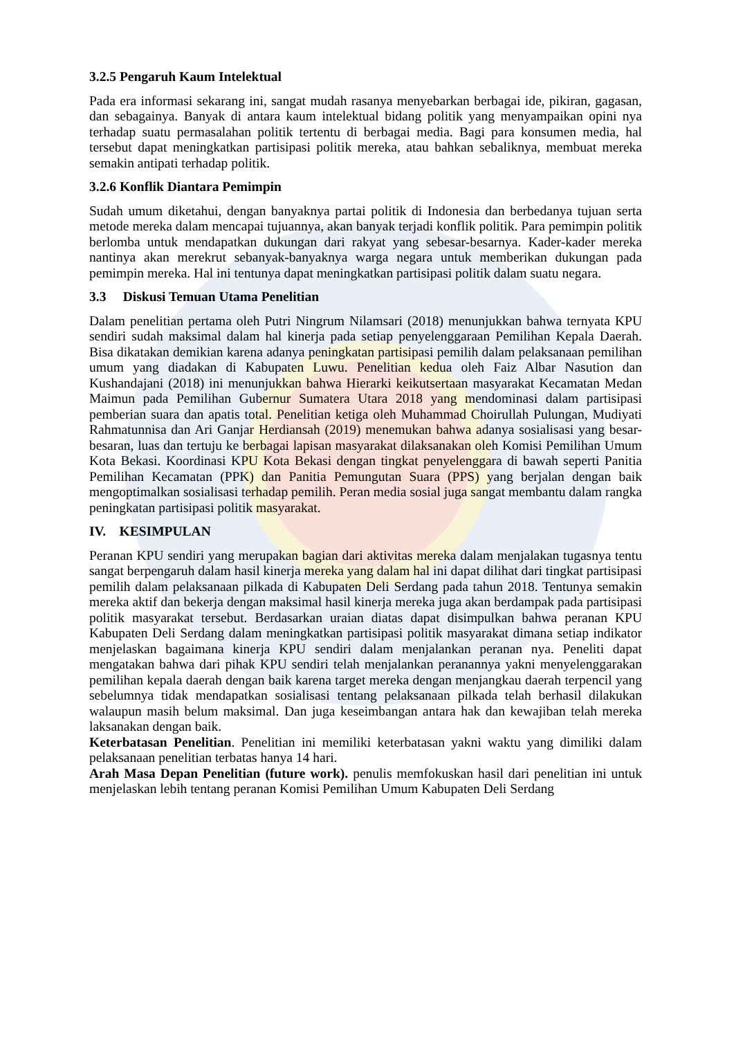3.2.5 Pengaruh Kaum Intelektual
Pada era informasi sekarang ini, sangat mudah rasanya menyebarkan berbagai ide, pikiran, gagasan, dan sebagainya. Banyak di antara kaum intelektual bidang politik yang menyampaikan opini nya terhadap suatu permasalahan politik tertentu di berbagai media. Bagi para konsumen media, hal tersebut dapat meningkatkan partisipasi politik mereka, atau bahkan sebaliknya, membuat mereka semakin antipati terhadap politik.
3.2.6 Konflik Diantara Pemimpin
Sudah umum diketahui, dengan banyaknya partai politik di Indonesia dan berbedanya tujuan serta metode mereka dalam mencapai tujuannya, akan banyak terjadi konflik politik. Para pemimpin politik berlomba untuk mendapatkan dukungan dari rakyat yang sebesar-besarnya. Kader-kader mereka nantinya akan merekrut sebanyak-banyaknya warga negara untuk memberikan dukungan pada pemimpin mereka. Hal ini tentunya dapat meningkatkan partisipasi politik dalam suatu negara.
3.3 Diskusi Temuan Utama Penelitian
Dalam penelitian pertama oleh Putri Ningrum Nilamsari (2018) menunjukkan bahwa ternyata KPU sendiri sudah maksimal dalam hal kinerja pada setiap penyelenggaraan Pemilihan Kepala Daerah. Bisa dikatakan demikian karena adanya peningkatan partisipasi pemilih dalam pelaksanaan pemilihan umum yang diadakan di Kabupaten Luwu. Penelitian kedua oleh Faiz Albar Nasution dan Kushandajani (2018) ini menunjukkan bahwa Hierarki keikutsertaan masyarakat Kecamatan Medan Maimun pada Pemilihan Gubernur Sumatera Utara 2018 yang mendominasi dalam partisipasi pemberian suara dan apatis total. Penelitian ketiga oleh Muhammad Choirullah Pulungan, Mudiyati Rahmatunnisa dan Ari Ganjar Herdiansah (2019) menemukan bahwa adanya sosialisasi yang besar-besaran, luas dan tertuju ke berbagai lapisan masyarakat dilaksanakan oleh Komisi Pemilihan Umum Kota Bekasi. Koordinasi KPU Kota Bekasi dengan tingkat penyelenggara di bawah seperti Panitia Pemilihan Kecamatan (PPK) dan Panitia Pemungutan Suara (PPS) yang berjalan dengan baik mengoptimalkan sosialisasi terhadap pemilih. Peran media sosial juga sangat membantu dalam rangka peningkatan partisipasi politik masyarakat.
IV. KESIMPULAN
Peranan KPU sendiri yang merupakan bagian dari aktivitas mereka dalam menjalakan tugasnya tentu sangat berpengaruh dalam hasil kinerja mereka yang dalam hal ini dapat dilihat dari tingkat partisipasi pemilih dalam pelaksanaan pilkada di Kabupaten Deli Serdang pada tahun 2018. Tentunya semakin mereka aktif dan bekerja dengan maksimal hasil kinerja mereka juga akan berdampak pada partisipasi politik masyarakat tersebut. Berdasarkan uraian diatas dapat disimpulkan bahwa peranan KPU Kabupaten Deli Serdang dalam meningkatkan partisipasi politik masyarakat dimana setiap indikator menjelaskan bagaimana kinerja KPU sendiri dalam menjalankan peranan nya. Peneliti dapat mengatakan bahwa dari pihak KPU sendiri telah menjalankan peranannya yakni menyelenggarakan pemilihan kepala daerah dengan baik karena target mereka dengan menjangkau daerah terpencil yang sebelumnya tidak mendapatkan sosialisasi tentang pelaksanaan pilkada telah berhasil dilakukan walaupun masih belum maksimal. Dan juga keseimbangan antara hak dan kewajiban telah mereka laksanakan dengan baik.
Keterbatasan Penelitian. Penelitian ini memiliki keterbatasan yakni waktu yang dimiliki dalam pelaksanaan penelitian terbatas hanya 14 hari.
Arah Masa Depan Penelitian (future work). penulis memfokuskan hasil dari penelitian ini untuk menjelaskan lebih tentang peranan Komisi Pemilihan Umum Kabupaten Deli Serdang